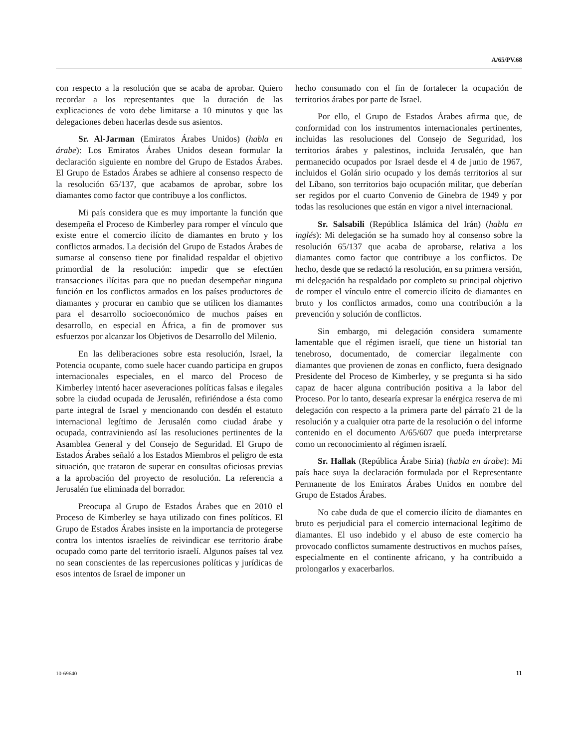A/65/PV.68
con respecto a la resolución que se acaba de aprobar. Quiero recordar a los representantes que la duración de las explicaciones de voto debe limitarse a 10 minutos y que las delegaciones deben hacerlas desde sus asientos.
Sr. Al-Jarman (Emiratos Árabes Unidos) (habla en árabe): Los Emiratos Árabes Unidos desean formular la declaración siguiente en nombre del Grupo de Estados Árabes. El Grupo de Estados Árabes se adhiere al consenso respecto de la resolución 65/137, que acabamos de aprobar, sobre los diamantes como factor que contribuye a los conflictos.
Mi país considera que es muy importante la función que desempeña el Proceso de Kimberley para romper el vínculo que existe entre el comercio ilícito de diamantes en bruto y los conflictos armados. La decisión del Grupo de Estados Árabes de sumarse al consenso tiene por finalidad respaldar el objetivo primordial de la resolución: impedir que se efectúen transacciones ilícitas para que no puedan desempeñar ninguna función en los conflictos armados en los países productores de diamantes y procurar en cambio que se utilicen los diamantes para el desarrollo socioeconómico de muchos países en desarrollo, en especial en África, a fin de promover sus esfuerzos por alcanzar los Objetivos de Desarrollo del Milenio.
En las deliberaciones sobre esta resolución, Israel, la Potencia ocupante, como suele hacer cuando participa en grupos internacionales especiales, en el marco del Proceso de Kimberley intentó hacer aseveraciones políticas falsas e ilegales sobre la ciudad ocupada de Jerusalén, refiriéndose a ésta como parte integral de Israel y mencionando con desdén el estatuto internacional legítimo de Jerusalén como ciudad árabe y ocupada, contraviniendo así las resoluciones pertinentes de la Asamblea General y del Consejo de Seguridad. El Grupo de Estados Árabes señaló a los Estados Miembros el peligro de esta situación, que trataron de superar en consultas oficiosas previas a la aprobación del proyecto de resolución. La referencia a Jerusalén fue eliminada del borrador.
Preocupa al Grupo de Estados Árabes que en 2010 el Proceso de Kimberley se haya utilizado con fines políticos. El Grupo de Estados Árabes insiste en la importancia de protegerse contra los intentos israelíes de reivindicar ese territorio árabe ocupado como parte del territorio israelí. Algunos países tal vez no sean conscientes de las repercusiones políticas y jurídicas de esos intentos de Israel de imponer un
hecho consumado con el fin de fortalecer la ocupación de territorios árabes por parte de Israel.
Por ello, el Grupo de Estados Árabes afirma que, de conformidad con los instrumentos internacionales pertinentes, incluidas las resoluciones del Consejo de Seguridad, los territorios árabes y palestinos, incluida Jerusalén, que han permanecido ocupados por Israel desde el 4 de junio de 1967, incluidos el Golán sirio ocupado y los demás territorios al sur del Líbano, son territorios bajo ocupación militar, que deberían ser regidos por el cuarto Convenio de Ginebra de 1949 y por todas las resoluciones que están en vigor a nivel internacional.
Sr. Salsabili (República Islámica del Irán) (habla en inglés): Mi delegación se ha sumado hoy al consenso sobre la resolución 65/137 que acaba de aprobarse, relativa a los diamantes como factor que contribuye a los conflictos. De hecho, desde que se redactó la resolución, en su primera versión, mi delegación ha respaldado por completo su principal objetivo de romper el vínculo entre el comercio ilícito de diamantes en bruto y los conflictos armados, como una contribución a la prevención y solución de conflictos.
Sin embargo, mi delegación considera sumamente lamentable que el régimen israelí, que tiene un historial tan tenebroso, documentado, de comerciar ilegalmente con diamantes que provienen de zonas en conflicto, fuera designado Presidente del Proceso de Kimberley, y se pregunta si ha sido capaz de hacer alguna contribución positiva a la labor del Proceso. Por lo tanto, desearía expresar la enérgica reserva de mi delegación con respecto a la primera parte del párrafo 21 de la resolución y a cualquier otra parte de la resolución o del informe contenido en el documento A/65/607 que pueda interpretarse como un reconocimiento al régimen israelí.
Sr. Hallak (República Árabe Siria) (habla en árabe): Mi país hace suya la declaración formulada por el Representante Permanente de los Emiratos Árabes Unidos en nombre del Grupo de Estados Árabes.
No cabe duda de que el comercio ilícito de diamantes en bruto es perjudicial para el comercio internacional legítimo de diamantes. El uso indebido y el abuso de este comercio ha provocado conflictos sumamente destructivos en muchos países, especialmente en el continente africano, y ha contribuido a prolongarlos y exacerbarlos.
10-69640 11